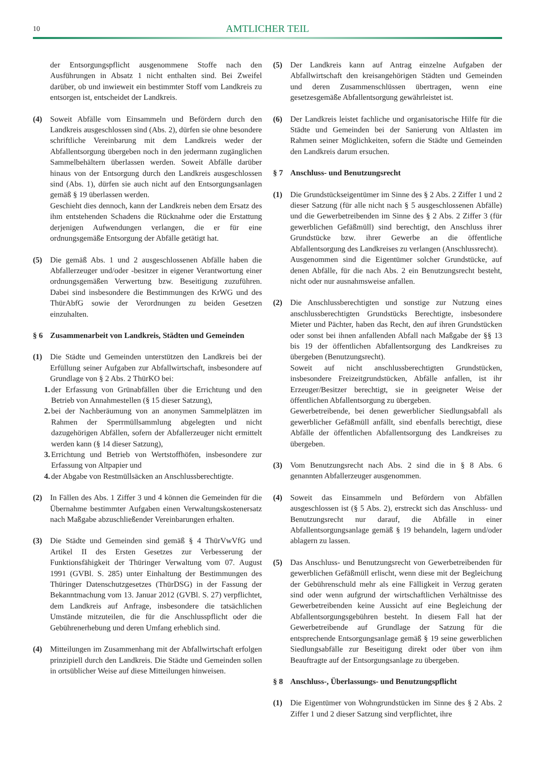10 AMTLICHER TEIL
der Entsorgungspflicht ausgenommene Stoffe nach den Ausführungen in Absatz 1 nicht enthalten sind. Bei Zweifel darüber, ob und inwieweit ein bestimmter Stoff vom Landkreis zu entsorgen ist, entscheidet der Landkreis.
(4) Soweit Abfälle vom Einsammeln und Befördern durch den Landkreis ausgeschlossen sind (Abs. 2), dürfen sie ohne besondere schriftliche Vereinbarung mit dem Landkreis weder der Abfallentsorgung übergeben noch in den jedermann zugänglichen Sammelbehältern überlassen werden. Soweit Abfälle darüber hinaus von der Entsorgung durch den Landkreis ausgeschlossen sind (Abs. 1), dürfen sie auch nicht auf den Entsorgungsanlagen gemäß § 19 überlassen werden.
Geschieht dies dennoch, kann der Landkreis neben dem Ersatz des ihm entstehenden Schadens die Rücknahme oder die Erstattung derjenigen Aufwendungen verlangen, die er für eine ordnungsgemäße Entsorgung der Abfälle getätigt hat.
(5) Die gemäß Abs. 1 und 2 ausgeschlossenen Abfälle haben die Abfallerzeuger und/oder -besitzer in eigener Verantwortung einer ordnungsgemäßen Verwertung bzw. Beseitigung zuzuführen. Dabei sind insbesondere die Bestimmungen des KrWG und des ThürAbfG sowie der Verordnungen zu beiden Gesetzen einzuhalten.
§ 6 Zusammenarbeit von Landkreis, Städten und Gemeinden
(1) Die Städte und Gemeinden unterstützen den Landkreis bei der Erfüllung seiner Aufgaben zur Abfallwirtschaft, insbesondere auf Grundlage von § 2 Abs. 2 ThürKO bei:
1. der Erfassung von Grünabfällen über die Errichtung und den Betrieb von Annahmestellen (§ 15 dieser Satzung),
2. bei der Nachberäumung von an anonymen Sammelplätzen im Rahmen der Sperrmüllsammlung abgelegten und nicht dazugehörigen Abfällen, sofern der Abfallerzeuger nicht ermittelt werden kann (§ 14 dieser Satzung),
3. Errichtung und Betrieb von Wertstoffhöfen, insbesondere zur Erfassung von Altpapier und
4. der Abgabe von Restmüllsäcken an Anschlussberechtigte.
(2) In Fällen des Abs. 1 Ziffer 3 und 4 können die Gemeinden für die Übernahme bestimmter Aufgaben einen Verwaltungskostenersatz nach Maßgabe abzuschließender Vereinbarungen erhalten.
(3) Die Städte und Gemeinden sind gemäß § 4 ThürVwVfG und Artikel II des Ersten Gesetzes zur Verbesserung der Funktionsfähigkeit der Thüringer Verwaltung vom 07. August 1991 (GVBl. S. 285) unter Einhaltung der Bestimmungen des Thüringer Datenschutzgesetzes (ThürDSG) in der Fassung der Bekanntmachung vom 13. Januar 2012 (GVBl. S. 27) verpflichtet, dem Landkreis auf Anfrage, insbesondere die tatsächlichen Umstände mitzuteilen, die für die Anschlusspflicht oder die Gebührenerhebung und deren Umfang erheblich sind.
(4) Mitteilungen im Zusammenhang mit der Abfallwirtschaft erfolgen prinzipiell durch den Landkreis. Die Städte und Gemeinden sollen in ortsüblicher Weise auf diese Mitteilungen hinweisen.
(5) Der Landkreis kann auf Antrag einzelne Aufgaben der Abfallwirtschaft den kreisangehörigen Städten und Gemeinden und deren Zusammenschlüssen übertragen, wenn eine gesetzesgemäße Abfallentsorgung gewährleistet ist.
(6) Der Landkreis leistet fachliche und organisatorische Hilfe für die Städte und Gemeinden bei der Sanierung von Altlasten im Rahmen seiner Möglichkeiten, sofern die Städte und Gemeinden den Landkreis darum ersuchen.
§ 7 Anschluss- und Benutzungsrecht
(1) Die Grundstückseigentümer im Sinne des § 2 Abs. 2 Ziffer 1 und 2 dieser Satzung (für alle nicht nach § 5 ausgeschlossenen Abfälle) und die Gewerbetreibenden im Sinne des § 2 Abs. 2 Ziffer 3 (für gewerblichen Gefäßmüll) sind berechtigt, den Anschluss ihrer Grundstücke bzw. ihrer Gewerbe an die öffentliche Abfallentsorgung des Landkreises zu verlangen (Anschlussrecht).
Ausgenommen sind die Eigentümer solcher Grundstücke, auf denen Abfälle, für die nach Abs. 2 ein Benutzungsrecht besteht, nicht oder nur ausnahmsweise anfallen.
(2) Die Anschlussberechtigten und sonstige zur Nutzung eines anschlussberechtigten Grundstücks Berechtigte, insbesondere Mieter und Pächter, haben das Recht, den auf ihren Grundstücken oder sonst bei ihnen anfallenden Abfall nach Maßgabe der §§ 13 bis 19 der öffentlichen Abfallentsorgung des Landkreises zu übergeben (Benutzungsrecht).
Soweit auf nicht anschlussberechtigten Grundstücken, insbesondere Freizeitgrundstücken, Abfälle anfallen, ist ihr Erzeuger/Besitzer berechtigt, sie in geeigneter Weise der öffentlichen Abfallentsorgung zu übergeben.
Gewerbetreibende, bei denen gewerblicher Siedlungsabfall als gewerblicher Gefäßmüll anfällt, sind ebenfalls berechtigt, diese Abfälle der öffentlichen Abfallentsorgung des Landkreises zu übergeben.
(3) Vom Benutzungsrecht nach Abs. 2 sind die in § 8 Abs. 6 genannten Abfallerzeuger ausgenommen.
(4) Soweit das Einsammeln und Befördern von Abfällen ausgeschlossen ist (§ 5 Abs. 2), erstreckt sich das Anschluss- und Benutzungsrecht nur darauf, die Abfälle in einer Abfallentsorgungsanlage gemäß § 19 behandeln, lagern und/oder ablagern zu lassen.
(5) Das Anschluss- und Benutzungsrecht von Gewerbetreibenden für gewerblichen Gefäßmüll erlischt, wenn diese mit der Begleichung der Gebührenschuld mehr als eine Fälligkeit in Verzug geraten sind oder wenn aufgrund der wirtschaftlichen Verhältnisse des Gewerbetreibenden keine Aussicht auf eine Begleichung der Abfallentsorgungsgebühren besteht. In diesem Fall hat der Gewerbetreibende auf Grundlage der Satzung für die entsprechende Entsorgungsanlage gemäß § 19 seine gewerblichen Siedlungsabfälle zur Beseitigung direkt oder über von ihm Beauftragte auf der Entsorgungsanlage zu übergeben.
§ 8 Anschluss-, Überlassungs- und Benutzungspflicht
(1) Die Eigentümer von Wohngrundstücken im Sinne des § 2 Abs. 2 Ziffer 1 und 2 dieser Satzung sind verpflichtet, ihre